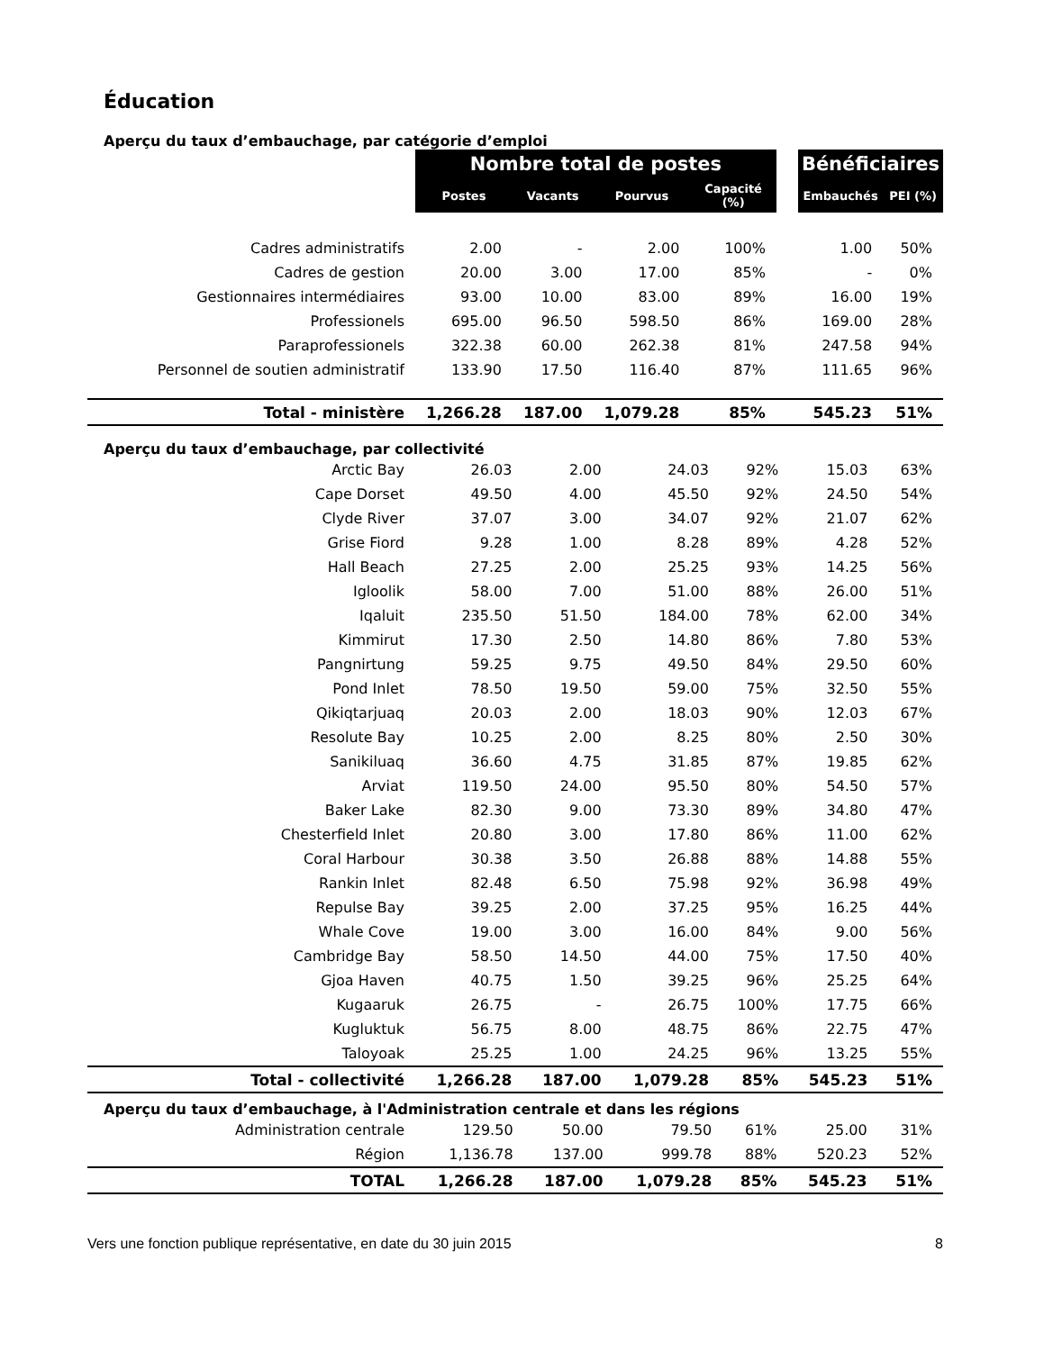Éducation
Aperçu du taux d’embauchage, par catégorie d’emploi
| | Nombre total de postes | | | | | Bénéficiaires | |
| --- | --- | --- | --- | --- | --- | --- | --- |
| | Postes | Vacants | Pourvus | Capacité (%) | | Embauchés | PEI (%) |
| Cadres administratifs | 2.00 | - | 2.00 | 100% | | 1.00 | 50% |
| Cadres de gestion | 20.00 | 3.00 | 17.00 | 85% | | - | 0% |
| Gestionnaires intermédiaires | 93.00 | 10.00 | 83.00 | 89% | | 16.00 | 19% |
| Professionels | 695.00 | 96.50 | 598.50 | 86% | | 169.00 | 28% |
| Paraprofessionels | 322.38 | 60.00 | 262.38 | 81% | | 247.58 | 94% |
| Personnel de soutien administratif | 133.90 | 17.50 | 116.40 | 87% | | 111.65 | 96% |
| Total - ministère | 1,266.28 | 187.00 | 1,079.28 | 85% | | 545.23 | 51% |
Aperçu du taux d’embauchage, par collectivité
| Arctic Bay | 26.03 | 2.00 | 24.03 | 92% | 15.03 | 63% |
| Cape Dorset | 49.50 | 4.00 | 45.50 | 92% | 24.50 | 54% |
| Clyde River | 37.07 | 3.00 | 34.07 | 92% | 21.07 | 62% |
| Grise Fiord | 9.28 | 1.00 | 8.28 | 89% | 4.28 | 52% |
| Hall Beach | 27.25 | 2.00 | 25.25 | 93% | 14.25 | 56% |
| Igloolik | 58.00 | 7.00 | 51.00 | 88% | 26.00 | 51% |
| Iqaluit | 235.50 | 51.50 | 184.00 | 78% | 62.00 | 34% |
| Kimmirut | 17.30 | 2.50 | 14.80 | 86% | 7.80 | 53% |
| Pangnirtung | 59.25 | 9.75 | 49.50 | 84% | 29.50 | 60% |
| Pond Inlet | 78.50 | 19.50 | 59.00 | 75% | 32.50 | 55% |
| Qikiqtarjuaq | 20.03 | 2.00 | 18.03 | 90% | 12.03 | 67% |
| Resolute Bay | 10.25 | 2.00 | 8.25 | 80% | 2.50 | 30% |
| Sanikiluaq | 36.60 | 4.75 | 31.85 | 87% | 19.85 | 62% |
| Arviat | 119.50 | 24.00 | 95.50 | 80% | 54.50 | 57% |
| Baker Lake | 82.30 | 9.00 | 73.30 | 89% | 34.80 | 47% |
| Chesterfield Inlet | 20.80 | 3.00 | 17.80 | 86% | 11.00 | 62% |
| Coral Harbour | 30.38 | 3.50 | 26.88 | 88% | 14.88 | 55% |
| Rankin Inlet | 82.48 | 6.50 | 75.98 | 92% | 36.98 | 49% |
| Repulse Bay | 39.25 | 2.00 | 37.25 | 95% | 16.25 | 44% |
| Whale Cove | 19.00 | 3.00 | 16.00 | 84% | 9.00 | 56% |
| Cambridge Bay | 58.50 | 14.50 | 44.00 | 75% | 17.50 | 40% |
| Gjoa Haven | 40.75 | 1.50 | 39.25 | 96% | 25.25 | 64% |
| Kugaaruk | 26.75 | - | 26.75 | 100% | 17.75 | 66% |
| Kugluktuk | 56.75 | 8.00 | 48.75 | 86% | 22.75 | 47% |
| Taloyoak | 25.25 | 1.00 | 24.25 | 96% | 13.25 | 55% |
| Total - collectivité | 1,266.28 | 187.00 | 1,079.28 | 85% | 545.23 | 51% |
Aperçu du taux d’embauchage, à l'Administration centrale et dans les régions
| Administration centrale | 129.50 | 50.00 | 79.50 | 61% | 25.00 | 31% |
| Région | 1,136.78 | 137.00 | 999.78 | 88% | 520.23 | 52% |
| TOTAL | 1,266.28 | 187.00 | 1,079.28 | 85% | 545.23 | 51% |
Vers une fonction publique représentative, en date du 30 juin 2015 8